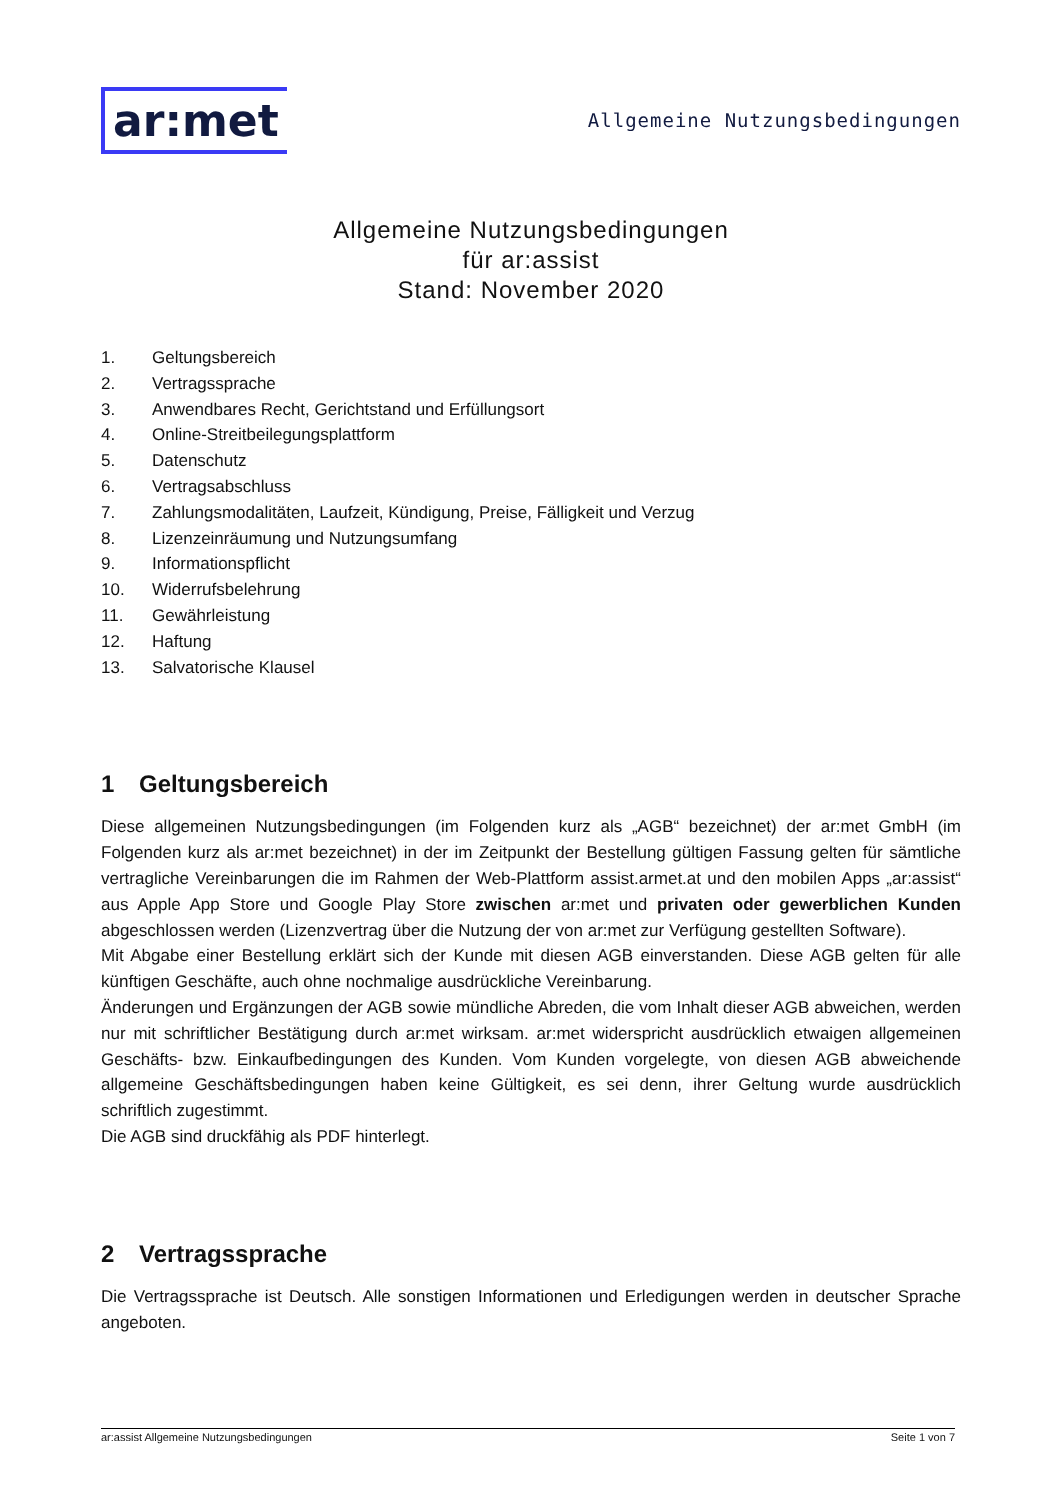ar:met
Allgemeine Nutzungsbedingungen
Allgemeine Nutzungsbedingungen
für ar:assist
Stand: November 2020
1. Geltungsbereich
2. Vertragssprache
3. Anwendbares Recht, Gerichtstand und Erfüllungsort
4. Online-Streitbeilegungsplattform
5. Datenschutz
6. Vertragsabschluss
7. Zahlungsmodalitäten, Laufzeit, Kündigung, Preise, Fälligkeit und Verzug
8. Lizenzeinräumung und Nutzungsumfang
9. Informationspflicht
10. Widerrufsbelehrung
11. Gewährleistung
12. Haftung
13. Salvatorische Klausel
1 Geltungsbereich
Diese allgemeinen Nutzungsbedingungen (im Folgenden kurz als „AGB“ bezeichnet) der ar:met GmbH (im Folgenden kurz als ar:met bezeichnet) in der im Zeitpunkt der Bestellung gültigen Fassung gelten für sämtliche vertragliche Vereinbarungen die im Rahmen der Web-Plattform assist.armet.at und den mobilen Apps „ar:assist“ aus Apple App Store und Google Play Store zwischen ar:met und privaten oder gewerblichen Kunden abgeschlossen werden (Lizenzvertrag über die Nutzung der von ar:met zur Verfügung gestellten Software).
Mit Abgabe einer Bestellung erklärt sich der Kunde mit diesen AGB einverstanden. Diese AGB gelten für alle künftigen Geschäfte, auch ohne nochmalige ausdrückliche Vereinbarung.
Änderungen und Ergänzungen der AGB sowie mündliche Abreden, die vom Inhalt dieser AGB abweichen, werden nur mit schriftlicher Bestätigung durch ar:met wirksam. ar:met widerspricht ausdrücklich etwaigen allgemeinen Geschäfts- bzw. Einkaufbedingungen des Kunden. Vom Kunden vorgelegte, von diesen AGB abweichende allgemeine Geschäftsbedingungen haben keine Gültigkeit, es sei denn, ihrer Geltung wurde ausdrücklich schriftlich zugestimmt.
Die AGB sind druckfähig als PDF hinterlegt.
2 Vertragssprache
Die Vertragssprache ist Deutsch. Alle sonstigen Informationen und Erledigungen werden in deutscher Sprache angeboten.
ar:assist Allgemeine Nutzungsbedingungen Seite 1 von 7